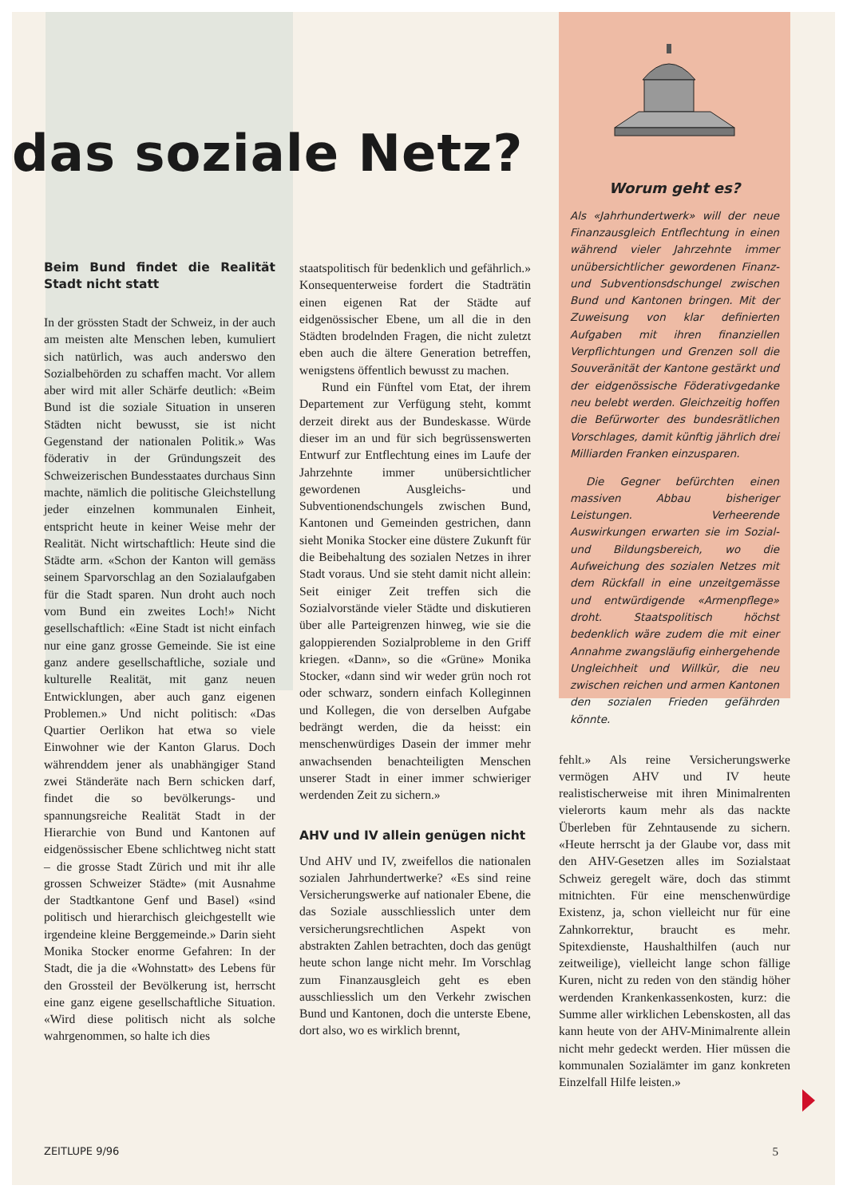Worum geht es?
Als «Jahrhundertwerk» will der neue Finanzausgleich Entflechtung in einen während vieler Jahrzehnte immer unübersichtlicher gewordenen Finanz- und Subventionsdschungel zwischen Bund und Kantonen bringen. Mit der Zuweisung von klar definierten Aufgaben mit ihren finanziellen Verpflichtungen und Grenzen soll die Souveränität der Kantone gestärkt und der eidgenössische Föderativgedanke neu belebt werden. Gleichzeitig hoffen die Befürworter des bundesrätlichen Vorschlages, damit künftig jährlich drei Milliarden Franken einzusparen.
Die Gegner befürchten einen massiven Abbau bisheriger Leistungen. Verheerende Auswirkungen erwarten sie im Sozial- und Bildungsbereich, wo die Aufweichung des sozialen Netzes mit dem Rückfall in eine unzeitgemässe und entwürdigende «Armenpflege» droht. Staatspolitisch höchst bedenklich wäre zudem die mit einer Annahme zwangsläufig einhergehende Ungleichheit und Willkür, die neu zwischen reichen und armen Kantonen den sozialen Frieden gefährden könnte.
das soziale Netz?
Beim Bund findet die Realität Stadt nicht statt
In der grössten Stadt der Schweiz, in der auch am meisten alte Menschen leben, kumuliert sich natürlich, was auch anderswo den Sozialbehörden zu schaffen macht. Vor allem aber wird mit aller Schärfe deutlich: «Beim Bund ist die soziale Situation in unseren Städten nicht bewusst, sie ist nicht Gegenstand der nationalen Politik.» Was föderativ in der Gründungszeit des Schweizerischen Bundesstaates durchaus Sinn machte, nämlich die politische Gleichstellung jeder einzelnen kommunalen Einheit, entspricht heute in keiner Weise mehr der Realität. Nicht wirtschaftlich: Heute sind die Städte arm. «Schon der Kanton will gemäss seinem Sparvorschlag an den Sozialaufgaben für die Stadt sparen. Nun droht auch noch vom Bund ein zweites Loch!» Nicht gesellschaftlich: «Eine Stadt ist nicht einfach nur eine ganz grosse Gemeinde. Sie ist eine ganz andere gesellschaftliche, soziale und kulturelle Realität, mit ganz neuen Entwicklungen, aber auch ganz eigenen Problemen.» Und nicht politisch: «Das Quartier Oerlikon hat etwa so viele Einwohner wie der Kanton Glarus. Doch währenddem jener als unabhängiger Stand zwei Ständeräte nach Bern schicken darf, findet die so bevölkerungs- und spannungsreiche Realität Stadt in der Hierarchie von Bund und Kantonen auf eidgenössischer Ebene schlichtweg nicht statt – die grosse Stadt Zürich und mit ihr alle grossen Schweizer Städte» (mit Ausnahme der Stadtkantone Genf und Basel) «sind politisch und hierarchisch gleichgestellt wie irgendeine kleine Berggemeinde.» Darin sieht Monika Stocker enorme Gefahren: In der Stadt, die ja die «Wohnstatt» des Lebens für den Grossteil der Bevölkerung ist, herrscht eine ganz eigene gesellschaftliche Situation. «Wird diese politisch nicht als solche wahrgenommen, so halte ich dies
staatspolitisch für bedenklich und gefährlich.» Konsequenterweise fordert die Stadträtin einen eigenen Rat der Städte auf eidgenössischer Ebene, um all die in den Städten brodelnden Fragen, die nicht zuletzt eben auch die ältere Generation betreffen, wenigstens öffentlich bewusst zu machen.
Rund ein Fünftel vom Etat, der ihrem Departement zur Verfügung steht, kommt derzeit direkt aus der Bundeskasse. Würde dieser im an und für sich begrüssenswerten Entwurf zur Entflechtung eines im Laufe der Jahrzehnte immer unübersichtlicher gewordenen Ausgleichs- und Subventionendschungels zwischen Bund, Kantonen und Gemeinden gestrichen, dann sieht Monika Stocker eine düstere Zukunft für die Beibehaltung des sozialen Netzes in ihrer Stadt voraus. Und sie steht damit nicht allein: Seit einiger Zeit treffen sich die Sozialvorstände vieler Städte und diskutieren über alle Parteigrenzen hinweg, wie sie die galoppierenden Sozialprobleme in den Griff kriegen. «Dann», so die «Grüne» Monika Stocker, «dann sind wir weder grün noch rot oder schwarz, sondern einfach Kolleginnen und Kollegen, die von derselben Aufgabe bedrängt werden, die da heisst: ein menschenwürdiges Dasein der immer mehr anwachsenden benachteiligten Menschen unserer Stadt in einer immer schwieriger werdenden Zeit zu sichern.»
AHV und IV allein genügen nicht
Und AHV und IV, zweifellos die nationalen sozialen Jahrhundertwerke? «Es sind reine Versicherungswerke auf nationaler Ebene, die das Soziale ausschliesslich unter dem versicherungsrechtlichen Aspekt von abstrakten Zahlen betrachten, doch das genügt heute schon lange nicht mehr. Im Vorschlag zum Finanzausgleich geht es eben ausschliesslich um den Verkehr zwischen Bund und Kantonen, doch die unterste Ebene, dort also, wo es wirklich brennt,
fehlt.» Als reine Versicherungswerke vermögen AHV und IV heute realistischerweise mit ihren Minimalrenten vielerorts kaum mehr als das nackte Überleben für Zehntausende zu sichern. «Heute herrscht ja der Glaube vor, dass mit den AHV-Gesetzen alles im Sozialstaat Schweiz geregelt wäre, doch das stimmt mitnichten. Für eine menschenwürdige Existenz, ja, schon vielleicht nur für eine Zahnkorrektur, braucht es mehr. Spitexdienste, Haushalthilfen (auch nur zeitweilige), vielleicht lange schon fällige Kuren, nicht zu reden von den ständig höher werdenden Krankenkassenkosten, kurz: die Summe aller wirklichen Lebenskosten, all das kann heute von der AHV-Minimalrente allein nicht mehr gedeckt werden. Hier müssen die kommunalen Sozialämter im ganz konkreten Einzelfall Hilfe leisten.»
ZEITLUPE 9/96 5